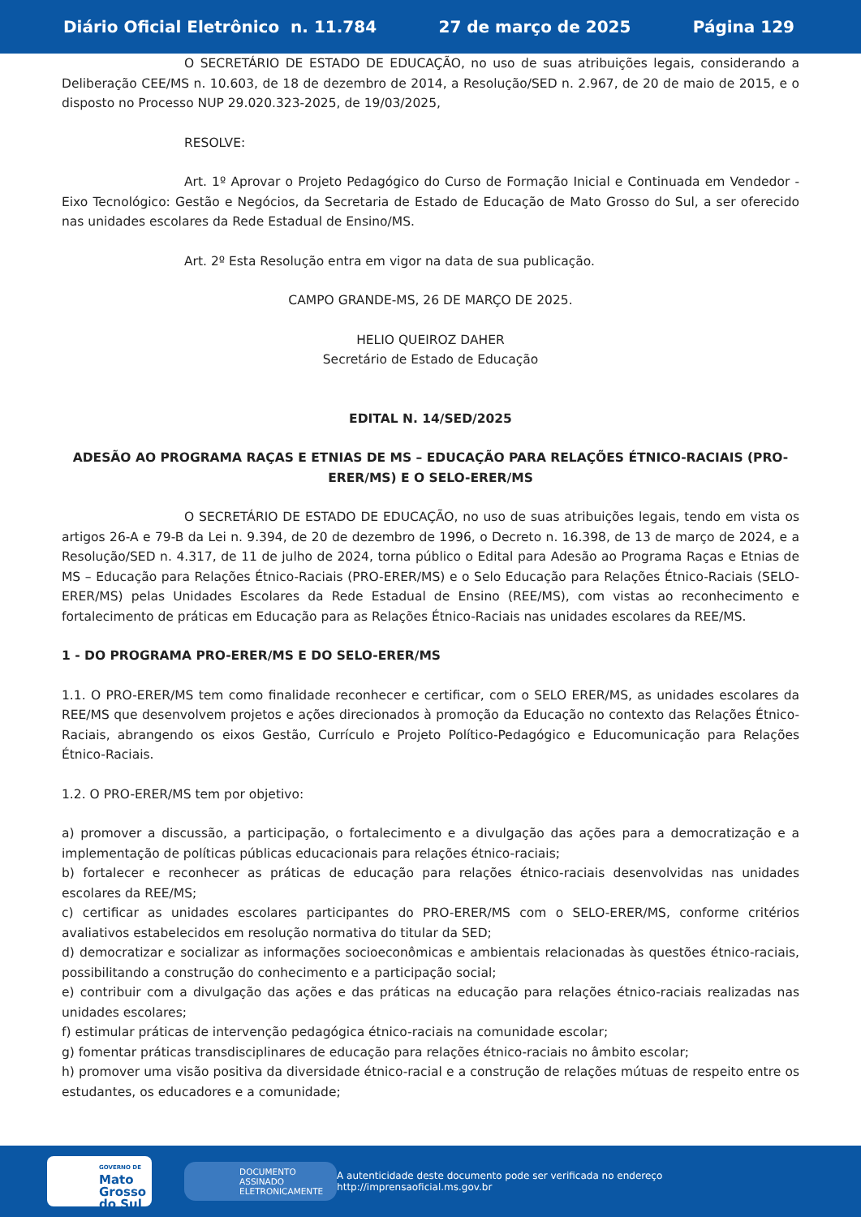Diário Oficial Eletrônico n. 11.784 27 de março de 2025 Página 129
O SECRETÁRIO DE ESTADO DE EDUCAÇÃO, no uso de suas atribuições legais, considerando a Deliberação CEE/MS n. 10.603, de 18 de dezembro de 2014, a Resolução/SED n. 2.967, de 20 de maio de 2015, e o disposto no Processo NUP 29.020.323-2025, de 19/03/2025,
RESOLVE:
Art. 1º Aprovar o Projeto Pedagógico do Curso de Formação Inicial e Continuada em Vendedor - Eixo Tecnológico: Gestão e Negócios, da Secretaria de Estado de Educação de Mato Grosso do Sul, a ser oferecido nas unidades escolares da Rede Estadual de Ensino/MS.
Art. 2º Esta Resolução entra em vigor na data de sua publicação.
CAMPO GRANDE-MS, 26 DE MARÇO DE 2025.
HELIO QUEIROZ DAHER
Secretário de Estado de Educação
EDITAL N. 14/SED/2025
ADESÃO AO PROGRAMA RAÇAS E ETNIAS DE MS – EDUCAÇÃO PARA RELAÇÕES ÉTNICO-RACIAIS (PRO-ERER/MS) E O SELO-ERER/MS
O SECRETÁRIO DE ESTADO DE EDUCAÇÃO, no uso de suas atribuições legais, tendo em vista os artigos 26-A e 79-B da Lei n. 9.394, de 20 de dezembro de 1996, o Decreto n. 16.398, de 13 de março de 2024, e a Resolução/SED n. 4.317, de 11 de julho de 2024, torna público o Edital para Adesão ao Programa Raças e Etnias de MS – Educação para Relações Étnico-Raciais (PRO-ERER/MS) e o Selo Educação para Relações Étnico-Raciais (SELO-ERER/MS) pelas Unidades Escolares da Rede Estadual de Ensino (REE/MS), com vistas ao reconhecimento e fortalecimento de práticas em Educação para as Relações Étnico-Raciais nas unidades escolares da REE/MS.
1 - DO PROGRAMA PRO-ERER/MS E DO SELO-ERER/MS
1.1. O PRO-ERER/MS tem como finalidade reconhecer e certificar, com o SELO ERER/MS, as unidades escolares da REE/MS que desenvolvem projetos e ações direcionados à promoção da Educação no contexto das Relações Étnico-Raciais, abrangendo os eixos Gestão, Currículo e Projeto Político-Pedagógico e Educomunicação para Relações Étnico-Raciais.
1.2. O PRO-ERER/MS tem por objetivo:
a) promover a discussão, a participação, o fortalecimento e a divulgação das ações para a democratização e a implementação de políticas públicas educacionais para relações étnico-raciais;
b) fortalecer e reconhecer as práticas de educação para relações étnico-raciais desenvolvidas nas unidades escolares da REE/MS;
c) certificar as unidades escolares participantes do PRO-ERER/MS com o SELO-ERER/MS, conforme critérios avaliativos estabelecidos em resolução normativa do titular da SED;
d) democratizar e socializar as informações socioeconômicas e ambientais relacionadas às questões étnico-raciais, possibilitando a construção do conhecimento e a participação social;
e) contribuir com a divulgação das ações e das práticas na educação para relações étnico-raciais realizadas nas unidades escolares;
f) estimular práticas de intervenção pedagógica étnico-raciais na comunidade escolar;
g) fomentar práticas transdisciplinares de educação para relações étnico-raciais no âmbito escolar;
h) promover uma visão positiva da diversidade étnico-racial e a construção de relações mútuas de respeito entre os estudantes, os educadores e a comunidade;
GOVERNO DE
Mato
Grosso
do Sul
DOCUMENTO ASSINADO ELETRONICAMENTE
A autenticidade deste documento pode ser verificada no endereço http://imprensaoficial.ms.gov.br